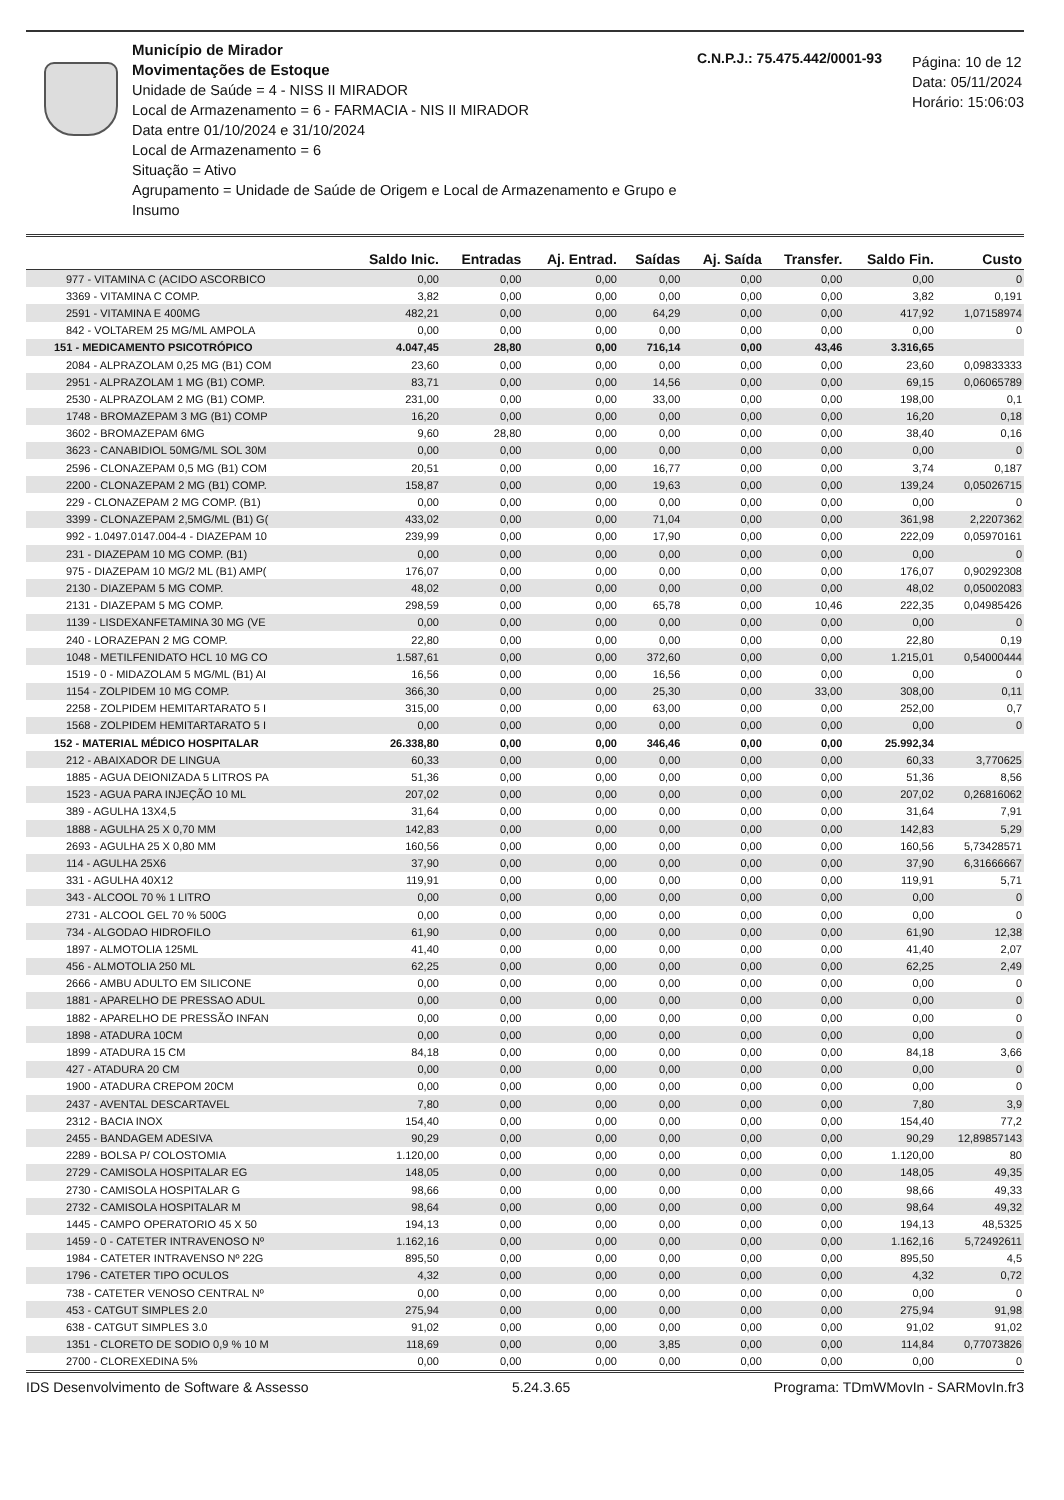Município de Mirador
Movimentações de Estoque
Unidade de Saúde = 4 - NISS II MIRADOR
Local de Armazenamento = 6 - FARMACIA - NIS II MIRADOR
Data entre 01/10/2024 e 31/10/2024
Local de Armazenamento = 6
Situação = Ativo
Agrupamento = Unidade de Saúde de Origem e Local de Armazenamento e Grupo e Insumo
C.N.P.J.: 75.475.442/0001-93
Página: 10 de 12
Data: 05/11/2024
Horário: 15:06:03
| | Saldo Inic. | Entradas | Aj. Entrad. | Saídas | Aj. Saída | Transfer. | Saldo Fin. | Custo |
| --- | --- | --- | --- | --- | --- | --- | --- | --- |
| 977 - VITAMINA C (ACIDO ASCORBICO | 0,00 | 0,00 | 0,00 | 0,00 | 0,00 | 0,00 | 0,00 | 0 |
| 3369 - VITAMINA C COMP. | 3,82 | 0,00 | 0,00 | 0,00 | 0,00 | 0,00 | 3,82 | 0,191 |
| 2591 - VITAMINA E 400MG | 482,21 | 0,00 | 0,00 | 64,29 | 0,00 | 0,00 | 417,92 | 1,07158974 |
| 842 - VOLTAREM 25 MG/ML AMPOLA | 0,00 | 0,00 | 0,00 | 0,00 | 0,00 | 0,00 | 0,00 | 0 |
| 151 - MEDICAMENTO PSICOTRÓPICO | 4.047,45 | 28,80 | 0,00 | 716,14 | 0,00 | 43,46 | 3.316,65 | |
| 2084 - ALPRAZOLAM 0,25 MG (B1) COM | 23,60 | 0,00 | 0,00 | 0,00 | 0,00 | 0,00 | 23,60 | 0,09833333 |
| 2951 - ALPRAZOLAM 1 MG (B1) COMP. | 83,71 | 0,00 | 0,00 | 14,56 | 0,00 | 0,00 | 69,15 | 0,06065789 |
| 2530 - ALPRAZOLAM 2 MG (B1) COMP. | 231,00 | 0,00 | 0,00 | 33,00 | 0,00 | 0,00 | 198,00 | 0,1 |
| 1748 - BROMAZEPAM 3 MG (B1) COMP | 16,20 | 0,00 | 0,00 | 0,00 | 0,00 | 0,00 | 16,20 | 0,18 |
| 3602 - BROMAZEPAM 6MG | 9,60 | 28,80 | 0,00 | 0,00 | 0,00 | 0,00 | 38,40 | 0,16 |
| 3623 - CANABIDIOL 50MG/ML SOL 30M | 0,00 | 0,00 | 0,00 | 0,00 | 0,00 | 0,00 | 0,00 | 0 |
| 2596 - CLONAZEPAM 0,5 MG (B1) COM | 20,51 | 0,00 | 0,00 | 16,77 | 0,00 | 0,00 | 3,74 | 0,187 |
| 2200 - CLONAZEPAM 2 MG (B1) COMP. | 158,87 | 0,00 | 0,00 | 19,63 | 0,00 | 0,00 | 139,24 | 0,05026715 |
| 229 - CLONAZEPAM 2 MG COMP. (B1) | 0,00 | 0,00 | 0,00 | 0,00 | 0,00 | 0,00 | 0,00 | 0 |
| 3399 - CLONAZEPAM 2,5MG/ML (B1) G( | 433,02 | 0,00 | 0,00 | 71,04 | 0,00 | 0,00 | 361,98 | 2,2207362 |
| 992 - 1.0497.0147.004-4 - DIAZEPAM 10 | 239,99 | 0,00 | 0,00 | 17,90 | 0,00 | 0,00 | 222,09 | 0,05970161 |
| 231 - DIAZEPAM 10 MG COMP. (B1) | 0,00 | 0,00 | 0,00 | 0,00 | 0,00 | 0,00 | 0,00 | 0 |
| 975 - DIAZEPAM 10 MG/2 ML (B1) AMP( | 176,07 | 0,00 | 0,00 | 0,00 | 0,00 | 0,00 | 176,07 | 0,90292308 |
| 2130 - DIAZEPAM 5 MG COMP. | 48,02 | 0,00 | 0,00 | 0,00 | 0,00 | 0,00 | 48,02 | 0,05002083 |
| 2131 - DIAZEPAM 5 MG COMP. | 298,59 | 0,00 | 0,00 | 65,78 | 0,00 | 10,46 | 222,35 | 0,04985426 |
| 1139 - LISDEXANFETAMINA 30 MG (VE | 0,00 | 0,00 | 0,00 | 0,00 | 0,00 | 0,00 | 0,00 | 0 |
| 240 - LORAZEPAN 2 MG COMP. | 22,80 | 0,00 | 0,00 | 0,00 | 0,00 | 0,00 | 22,80 | 0,19 |
| 1048 - METILFENIDATO HCL 10 MG CO | 1.587,61 | 0,00 | 0,00 | 372,60 | 0,00 | 0,00 | 1.215,01 | 0,54000444 |
| 1519 - 0 - MIDAZOLAM 5 MG/ML (B1) AI | 16,56 | 0,00 | 0,00 | 16,56 | 0,00 | 0,00 | 0,00 | 0 |
| 1154 - ZOLPIDEM 10 MG COMP. | 366,30 | 0,00 | 0,00 | 25,30 | 0,00 | 33,00 | 308,00 | 0,11 |
| 2258 - ZOLPIDEM HEMITARTARATO 5 I | 315,00 | 0,00 | 0,00 | 63,00 | 0,00 | 0,00 | 252,00 | 0,7 |
| 1568 - ZOLPIDEM HEMITARTARATO 5 I | 0,00 | 0,00 | 0,00 | 0,00 | 0,00 | 0,00 | 0,00 | 0 |
| 152 - MATERIAL MÉDICO HOSPITALAR | 26.338,80 | 0,00 | 0,00 | 346,46 | 0,00 | 0,00 | 25.992,34 | |
| 212 - ABAIXADOR DE LINGUA | 60,33 | 0,00 | 0,00 | 0,00 | 0,00 | 0,00 | 60,33 | 3,770625 |
| 1885 - AGUA DEIONIZADA 5 LITROS PA | 51,36 | 0,00 | 0,00 | 0,00 | 0,00 | 0,00 | 51,36 | 8,56 |
| 1523 - AGUA PARA INJEÇÃO 10 ML | 207,02 | 0,00 | 0,00 | 0,00 | 0,00 | 0,00 | 207,02 | 0,26816062 |
| 389 - AGULHA 13X4,5 | 31,64 | 0,00 | 0,00 | 0,00 | 0,00 | 0,00 | 31,64 | 7,91 |
| 1888 - AGULHA 25 X 0,70 MM | 142,83 | 0,00 | 0,00 | 0,00 | 0,00 | 0,00 | 142,83 | 5,29 |
| 2693 - AGULHA 25 X 0,80 MM | 160,56 | 0,00 | 0,00 | 0,00 | 0,00 | 0,00 | 160,56 | 5,73428571 |
| 114 - AGULHA 25X6 | 37,90 | 0,00 | 0,00 | 0,00 | 0,00 | 0,00 | 37,90 | 6,31666667 |
| 331 - AGULHA 40X12 | 119,91 | 0,00 | 0,00 | 0,00 | 0,00 | 0,00 | 119,91 | 5,71 |
| 343 - ALCOOL 70 % 1 LITRO | 0,00 | 0,00 | 0,00 | 0,00 | 0,00 | 0,00 | 0,00 | 0 |
| 2731 - ALCOOL GEL 70 % 500G | 0,00 | 0,00 | 0,00 | 0,00 | 0,00 | 0,00 | 0,00 | 0 |
| 734 - ALGODAO HIDROFILO | 61,90 | 0,00 | 0,00 | 0,00 | 0,00 | 0,00 | 61,90 | 12,38 |
| 1897 - ALMOTOLIA 125ML | 41,40 | 0,00 | 0,00 | 0,00 | 0,00 | 0,00 | 41,40 | 2,07 |
| 456 - ALMOTOLIA 250 ML | 62,25 | 0,00 | 0,00 | 0,00 | 0,00 | 0,00 | 62,25 | 2,49 |
| 2666 - AMBU ADULTO EM SILICONE | 0,00 | 0,00 | 0,00 | 0,00 | 0,00 | 0,00 | 0,00 | 0 |
| 1881 - APARELHO DE PRESSAO ADUL | 0,00 | 0,00 | 0,00 | 0,00 | 0,00 | 0,00 | 0,00 | 0 |
| 1882 - APARELHO DE PRESSÃO INFAN | 0,00 | 0,00 | 0,00 | 0,00 | 0,00 | 0,00 | 0,00 | 0 |
| 1898 - ATADURA 10CM | 0,00 | 0,00 | 0,00 | 0,00 | 0,00 | 0,00 | 0,00 | 0 |
| 1899 - ATADURA 15 CM | 84,18 | 0,00 | 0,00 | 0,00 | 0,00 | 0,00 | 84,18 | 3,66 |
| 427 - ATADURA 20 CM | 0,00 | 0,00 | 0,00 | 0,00 | 0,00 | 0,00 | 0,00 | 0 |
| 1900 - ATADURA CREPOM 20CM | 0,00 | 0,00 | 0,00 | 0,00 | 0,00 | 0,00 | 0,00 | 0 |
| 2437 - AVENTAL DESCARTAVEL | 7,80 | 0,00 | 0,00 | 0,00 | 0,00 | 0,00 | 7,80 | 3,9 |
| 2312 - BACIA INOX | 154,40 | 0,00 | 0,00 | 0,00 | 0,00 | 0,00 | 154,40 | 77,2 |
| 2455 - BANDAGEM ADESIVA | 90,29 | 0,00 | 0,00 | 0,00 | 0,00 | 0,00 | 90,29 | 12,89857143 |
| 2289 - BOLSA P/ COLOSTOMIA | 1.120,00 | 0,00 | 0,00 | 0,00 | 0,00 | 0,00 | 1.120,00 | 80 |
| 2729 - CAMISOLA HOSPITALAR EG | 148,05 | 0,00 | 0,00 | 0,00 | 0,00 | 0,00 | 148,05 | 49,35 |
| 2730 - CAMISOLA HOSPITALAR G | 98,66 | 0,00 | 0,00 | 0,00 | 0,00 | 0,00 | 98,66 | 49,33 |
| 2732 - CAMISOLA HOSPITALAR M | 98,64 | 0,00 | 0,00 | 0,00 | 0,00 | 0,00 | 98,64 | 49,32 |
| 1445 - CAMPO OPERATORIO 45 X 50 | 194,13 | 0,00 | 0,00 | 0,00 | 0,00 | 0,00 | 194,13 | 48,5325 |
| 1459 - 0 - CATETER INTRAVENOSO Nº | 1.162,16 | 0,00 | 0,00 | 0,00 | 0,00 | 0,00 | 1.162,16 | 5,72492611 |
| 1984 - CATETER INTRAVENSO Nº 22G | 895,50 | 0,00 | 0,00 | 0,00 | 0,00 | 0,00 | 895,50 | 4,5 |
| 1796 - CATETER TIPO OCULOS | 4,32 | 0,00 | 0,00 | 0,00 | 0,00 | 0,00 | 4,32 | 0,72 |
| 738 - CATETER VENOSO CENTRAL Nº | 0,00 | 0,00 | 0,00 | 0,00 | 0,00 | 0,00 | 0,00 | 0 |
| 453 - CATGUT SIMPLES 2.0 | 275,94 | 0,00 | 0,00 | 0,00 | 0,00 | 0,00 | 275,94 | 91,98 |
| 638 - CATGUT SIMPLES 3.0 | 91,02 | 0,00 | 0,00 | 0,00 | 0,00 | 0,00 | 91,02 | 91,02 |
| 1351 - CLORETO DE SODIO 0,9 % 10 M | 118,69 | 0,00 | 0,00 | 3,85 | 0,00 | 0,00 | 114,84 | 0,77073826 |
| 2700 - CLOREXEDINA 5% | 0,00 | 0,00 | 0,00 | 0,00 | 0,00 | 0,00 | 0,00 | 0 |
IDS Desenvolvimento de Software & Assesso 5.24.3.65 Programa: TDmWMovIn - SARMovIn.fr3